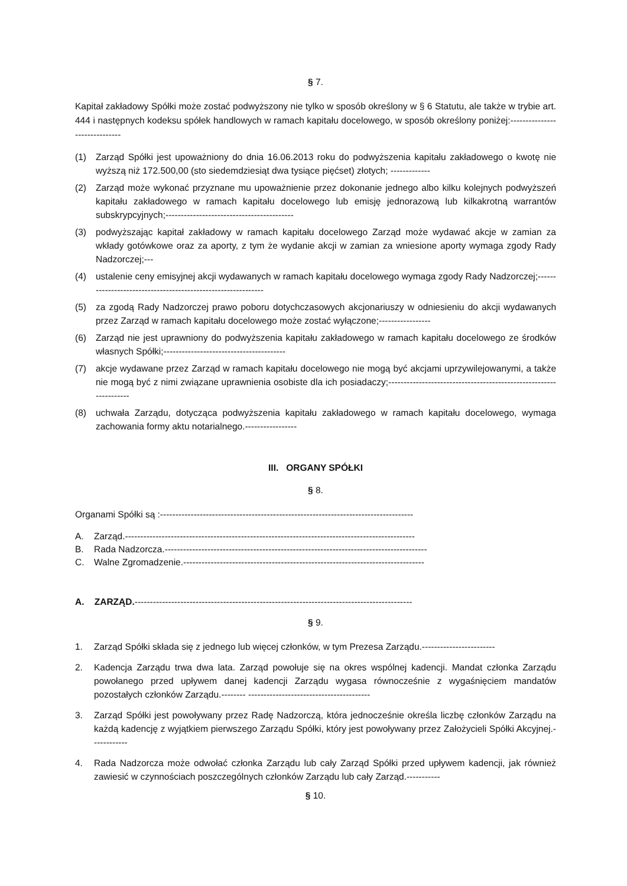§ 7.
Kapitał zakładowy Spółki może zostać podwyższony nie tylko w sposób określony w § 6 Statutu, ale także w trybie art. 444 i następnych kodeksu spółek handlowych w ramach kapitału docelowego, w sposób określony poniżej:------------------------------
(1) Zarząd Spółki jest upoważniony do dnia 16.06.2013 roku do podwyższenia kapitału zakładowego o kwotę nie wyższą niż 172.500,00 (sto siedemdziesiąt dwa tysiące pięćset) złotych; -------------
(2) Zarząd może wykonać przyznane mu upoważnienie przez dokonanie jednego albo kilku kolejnych podwyższeń kapitału zakładowego w ramach kapitału docelowego lub emisję jednorazową lub kilkakrotną warrantów subskrypcyjnych;------------------------------------------
(3) podwyższając kapitał zakładowy w ramach kapitału docelowego Zarząd może wydawać akcje w zamian za wkłady gotówkowe oraz za aporty, z tym że wydanie akcji w zamian za wniesione aporty wymaga zgody Rady Nadzorczej;---
(4) ustalenie ceny emisyjnej akcji wydawanych w ramach kapitału docelowego wymaga zgody Rady Nadzorczej;-------------------------------------------------------------
(5) za zgodą Rady Nadzorczej prawo poboru dotychczasowych akcjonariuszy w odniesieniu do akcji wydawanych przez Zarząd w ramach kapitału docelowego może zostać wyłączone;-----------------
(6) Zarząd nie jest uprawniony do podwyższenia kapitału zakładowego w ramach kapitału docelowego ze środków własnych Spółki;----------------------------------------
(7) akcje wydawane przez Zarząd w ramach kapitału docelowego nie mogą być akcjami uprzywilejowanymi, a także nie mogą być z nimi związane uprawnienia osobiste dla ich posiadaczy;------------------------------------------------------------------
(8) uchwała Zarządu, dotycząca podwyższenia kapitału zakładowego w ramach kapitału docelowego, wymaga zachowania formy aktu notarialnego.-----------------
III. ORGANY SPÓŁKI
§ 8.
Organami Spółki są :-----------------------------------------------------------------------------------
A. Zarząd.-----------------------------------------------------------------------------------------------
B. Rada Nadzorcza.--------------------------------------------------------------------------------------
C. Walne Zgromadzenie.-------------------------------------------------------------------------------
A. ZARZĄD.-------------------------------------------------------------------------------------------
§ 9.
1. Zarząd Spółki składa się z jednego lub więcej członków, w tym Prezesa Zarządu.------------------------
2. Kadencja Zarządu trwa dwa lata. Zarząd powołuje się na okres wspólnej kadencji. Mandat członka Zarządu powołanego przed upływem danej kadencji Zarządu wygasa równocześnie z wygaśnięciem mandatów pozostałych członków Zarządu.-------- ----------------------------------------
3. Zarząd Spółki jest powoływany przez Radę Nadzorczą, która jednocześnie określa liczbę członków Zarządu na każdą kadencję z wyjątkiem pierwszego Zarządu Spółki, który jest powoływany przez Założycieli Spółki Akcyjnej.------------
4. Rada Nadzorcza może odwołać członka Zarządu lub cały Zarząd Spółki przed upływem kadencji, jak również zawiesić w czynnościach poszczególnych członków Zarządu lub cały Zarząd.-----------
§ 10.